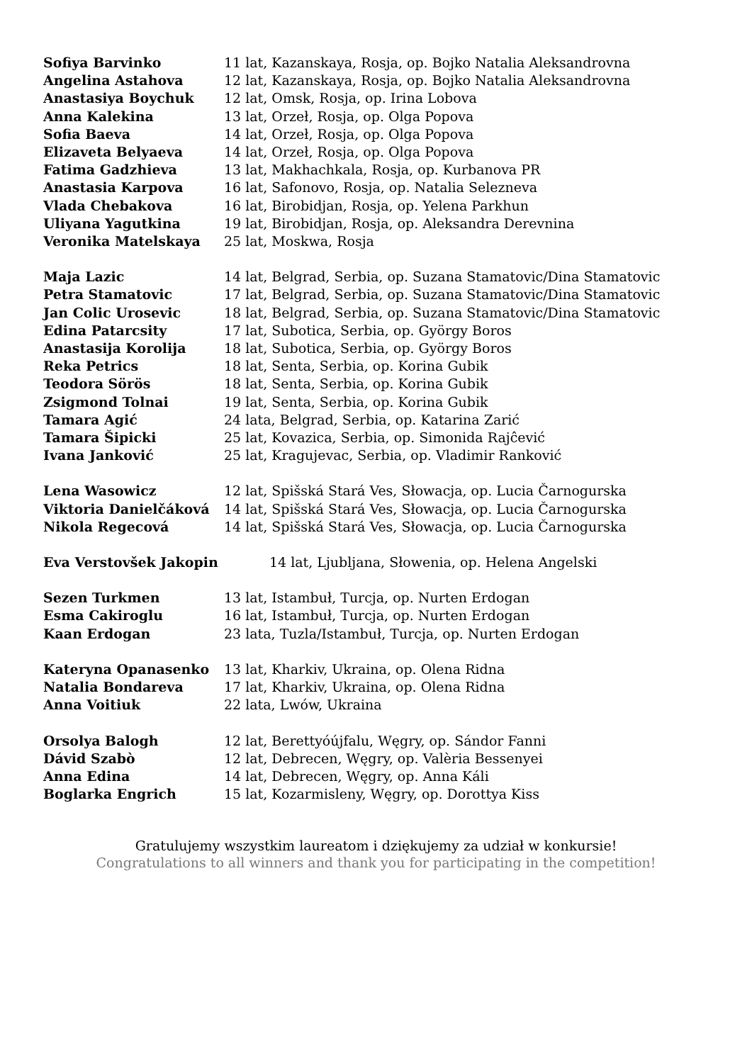Sofiya Barvinko 11 lat, Kazanskaya, Rosja, op. Bojko Natalia Aleksandrovna
Angelina Astahova 12 lat, Kazanskaya, Rosja, op. Bojko Natalia Aleksandrovna
Anastasiya Boychuk 12 lat, Omsk, Rosja, op. Irina Lobova
Anna Kalekina 13 lat, Orzeł, Rosja, op. Olga Popova
Sofia Baeva 14 lat, Orzeł, Rosja, op. Olga Popova
Elizaveta Belyaeva 14 lat, Orzeł, Rosja, op. Olga Popova
Fatima Gadzhieva 13 lat, Makhachkala, Rosja, op. Kurbanova PR
Anastasia Karpova 16 lat, Safonovo, Rosja, op. Natalia Selezneva
Vlada Chebakova 16 lat, Birobidjan, Rosja, op. Yelena Parkhun
Uliyana Yagutkina 19 lat, Birobidjan, Rosja, op. Aleksandra Derevnina
Veronika Matelskaya 25 lat, Moskwa, Rosja
Maja Lazic 14 lat, Belgrad, Serbia, op. Suzana Stamatovic/Dina Stamatovic
Petra Stamatovic 17 lat, Belgrad, Serbia, op. Suzana Stamatovic/Dina Stamatovic
Jan Colic Urosevic 18 lat, Belgrad, Serbia, op. Suzana Stamatovic/Dina Stamatovic
Edina Patarcsity 17 lat, Subotica, Serbia, op. György Boros
Anastasija Korolija 18 lat, Subotica, Serbia, op. György Boros
Reka Petrics 18 lat, Senta, Serbia, op. Korina Gubik
Teodora Sörös 18 lat, Senta, Serbia, op. Korina Gubik
Zsigmond Tolnai 19 lat, Senta, Serbia, op. Korina Gubik
Tamara Agić 24 lata, Belgrad, Serbia, op. Katarina Zarić
Tamara Šipicki 25 lat, Kovazica, Serbia, op. Simonida Rajĉević
Ivana Janković 25 lat, Kragujevac, Serbia, op. Vladimir Ranković
Lena Wasowicz 12 lat, Spišská Stará Ves, Słowacja, op. Lucia Čarnogurska
Viktoria Danielčáková 14 lat, Spišská Stará Ves, Słowacja, op. Lucia Čarnogurska
Nikola Regecová 14 lat, Spišská Stará Ves, Słowacja, op. Lucia Čarnogurska
Eva Verstovšek Jakopin 14 lat, Ljubljana, Słowenia, op. Helena Angelski
Sezen Turkmen 13 lat, Istambuł, Turcja, op. Nurten Erdogan
Esma Cakiroglu 16 lat, Istambuł, Turcja, op. Nurten Erdogan
Kaan Erdogan 23 lata, Tuzla/Istambuł, Turcja, op. Nurten Erdogan
Kateryna Opanasenko 13 lat, Kharkiv, Ukraina, op. Olena Ridna
Natalia Bondareva 17 lat, Kharkiv, Ukraina, op. Olena Ridna
Anna Voitiuk 22 lata, Lwów, Ukraina
Orsolya Balogh 12 lat, Berettyóújfalu, Węgry, op. Sándor Fanni
Dávid Szabò 12 lat, Debrecen, Węgry, op. Valèria Bessenyei
Anna Edina 14 lat, Debrecen, Węgry, op. Anna Káli
Boglarka Engrich 15 lat, Kozarmisleny, Węgry, op. Dorottya Kiss
Gratulujemy wszystkim laureatom i dziękujemy za udział w konkursie!
Congratulations to all winners and thank you for participating in the competition!